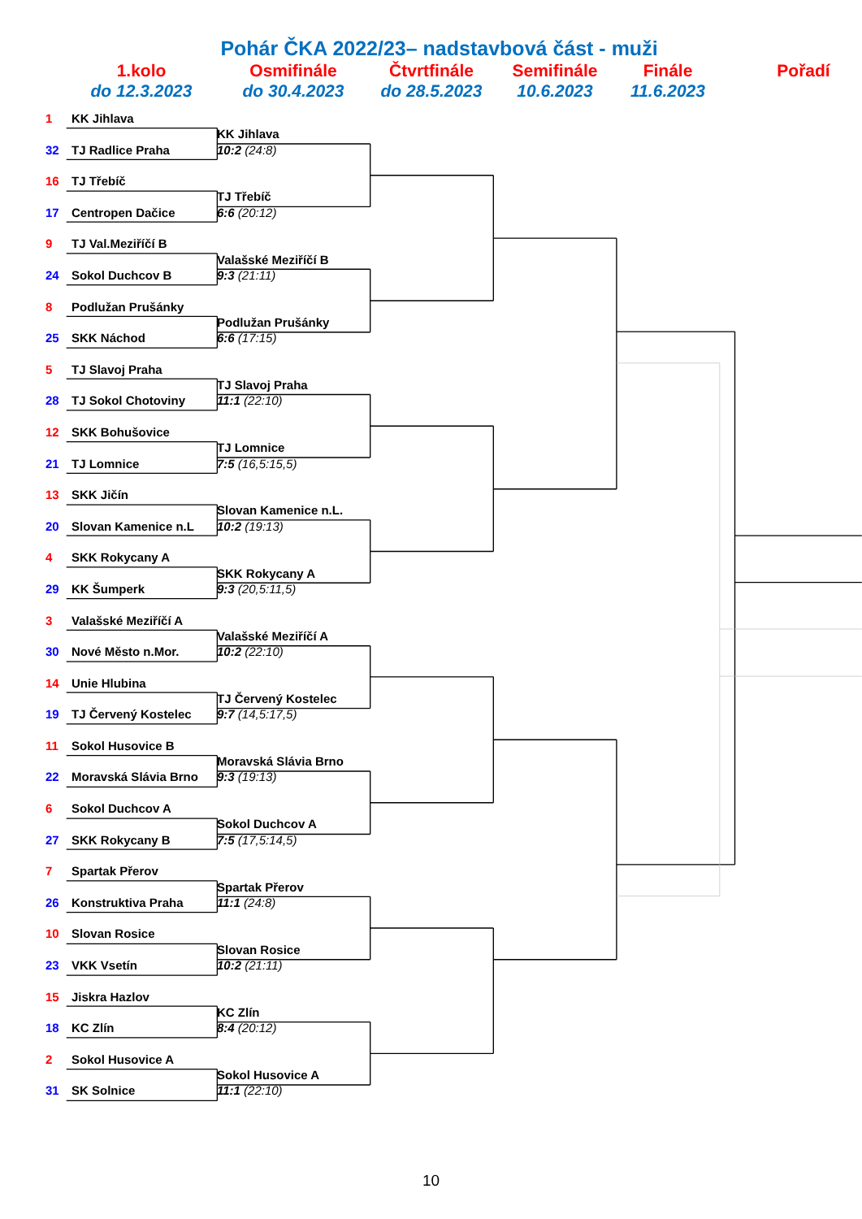Pohár ČKA 2022/23– nadstavbová část - muži
1.kolo
do 12.3.2023
Osmifinále
do 30.4.2023
Čtvrtfinále
do 28.5.2023
Semifinále
10.6.2023
Finále
11.6.2023
Pořadí
1 KK Jihlava
KK Jihlava
32 TJ Radlice Praha 10:2 (24:8)
16 TJ Třebíč
TJ Třebíč
17 Centropen Dačice 6:6 (20:12)
9 TJ Val.Meziříčí B
Valašské Meziříčí B
24 Sokol Duchcov B 9:3 (21:11)
8 Podlužan Prušánky
Podlužan Prušánky
25 SKK Náchod 6:6 (17:15)
5 TJ Slavoj Praha
TJ Slavoj Praha
28 TJ Sokol Chotoviny 11:1 (22:10)
12 SKK Bohušovice
TJ Lomnice
21 TJ Lomnice 7:5 (16,5:15,5)
13 SKK Jičín
Slovan Kamenice n.L.
20 Slovan Kamenice n.L 10:2 (19:13)
4 SKK Rokycany A
SKK Rokycany A
29 KK Šumperk 9:3 (20,5:11,5)
3 Valašské Meziříčí A
Valašské Meziříčí A
30 Nové Město n.Mor. 10:2 (22:10)
14 Unie Hlubina
TJ Červený Kostelec
19 TJ Červený Kostelec 9:7 (14,5:17,5)
11 Sokol Husovice B
Moravská Slávia Brno
22 Moravská Slávia Brno 9:3 (19:13)
6 Sokol Duchcov A
Sokol Duchcov A
27 SKK Rokycany B 7:5 (17,5:14,5)
7 Spartak Přerov
Spartak Přerov
26 Konstruktiva Praha 11:1 (24:8)
10 Slovan Rosice
Slovan Rosice
23 VKK Vsetín 10:2 (21:11)
15 Jiskra Hazlov
KC Zlín
18 KC Zlín 8:4 (20:12)
2 Sokol Husovice A
Sokol Husovice A
31 SK Solnice 11:1 (22:10)
10